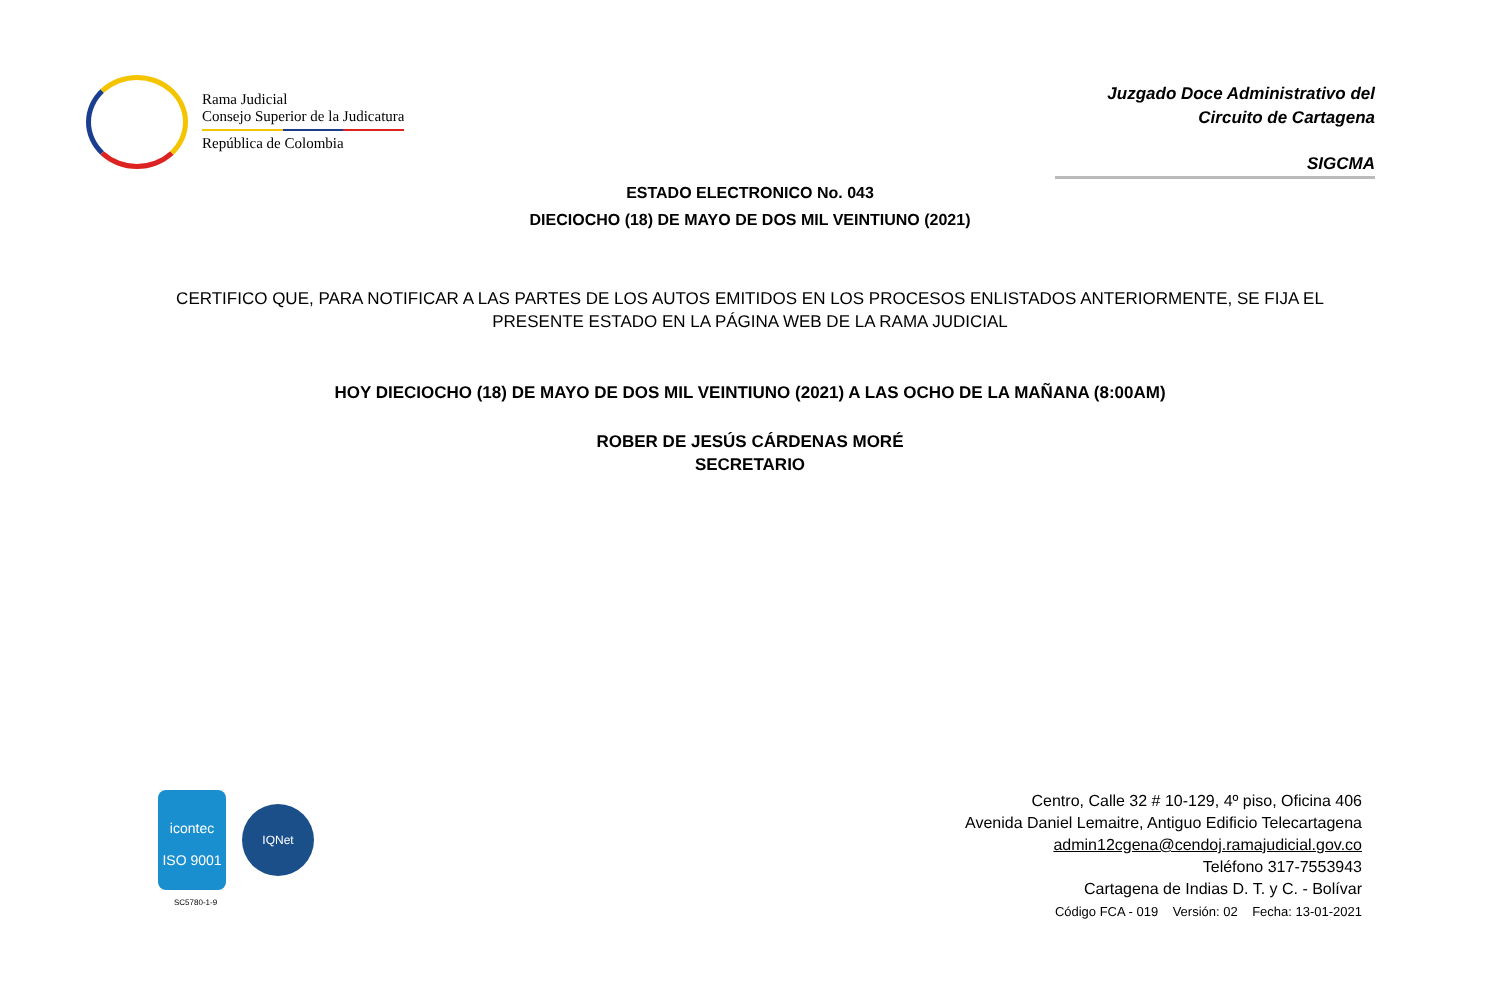Rama Judicial
Consejo Superior de la Judicatura
República de Colombia
Juzgado Doce Administrativo del
Circuito de Cartagena
SIGCMA
ESTADO ELECTRONICO No. 043
DIECIOCHO (18) DE MAYO DE DOS MIL VEINTIUNO (2021)
CERTIFICO QUE, PARA NOTIFICAR A LAS PARTES DE LOS AUTOS EMITIDOS EN LOS PROCESOS ENLISTADOS ANTERIORMENTE, SE FIJA EL PRESENTE ESTADO EN LA PÁGINA WEB DE LA RAMA JUDICIAL
HOY DIECIOCHO (18) DE MAYO DE DOS MIL VEINTIUNO (2021) A LAS OCHO DE LA MAÑANA (8:00AM)
ROBER DE JESÚS CÁRDENAS MORÉ
SECRETARIO
icontec
ISO 9001
IQNet
SC5780-1-9
Centro, Calle 32 # 10-129, 4º piso, Oficina 406
Avenida Daniel Lemaitre, Antiguo Edificio Telecartagena
admin12cgena@cendoj.ramajudicial.gov.co
Teléfono 317-7553943
Cartagena de Indias D. T. y C. - Bolívar
Código FCA - 019 Versión: 02 Fecha: 13-01-2021